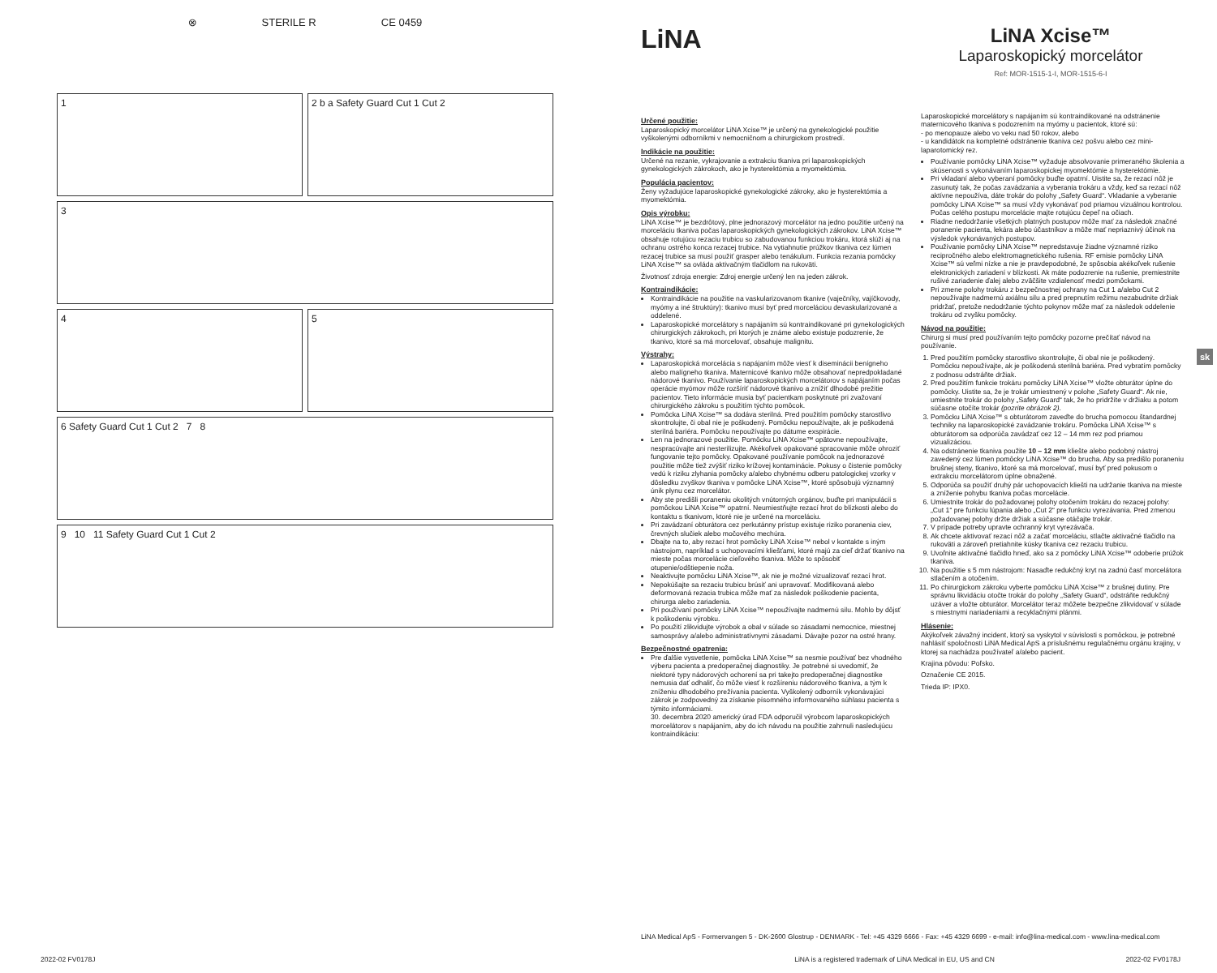⊗ STERILE R CE 0459
1
2 b a Safety Guard Cut 1 Cut 2
3
4
5
6 Safety Guard Cut 1 Cut 2 7 8
9 10 11 Safety Guard Cut 1 Cut 2
LiNA
LiNA Xcise™
Laparoskopický morcelátor
Ref: MOR-1515-1-I, MOR-1515-6-I
Určené použitie:
Laparoskopický morcelátor LiNA Xcise™ je určený na gynekologické použitie vyškolenými odborníkmi v nemocničnom a chirurgickom prostredí.
Indikácie na použitie:
Určené na rezanie, vykrajovanie a extrakciu tkaniva pri laparoskopických gynekologických zákrokoch, ako je hysterektómia a myomektómia.
Populácia pacientov:
Ženy vyžadujúce laparoskopické gynekologické zákroky, ako je hysterektómia a myomektómia.
Opis výrobku:
LiNA Xcise™ je bezdrôtový, plne jednorazový morcelátor na jedno použitie určený na morceláciu tkaniva počas laparoskopických gynekologických zákrokov. LiNA Xcise™ obsahuje rotujúcu rezaciu trubicu so zabudovanou funkciou trokáru, ktorá slúži aj na ochranu ostrého konca rezacej trubice. Na vytiahnutie prúžkov tkaniva cez lúmen rezacej trubice sa musí použiť grasper alebo tenákulum. Funkcia rezania pomôcky LiNA Xcise™ sa ovláda aktivačným tlačidlom na rukoväti.
Životnosť zdroja energie: Zdroj energie určený len na jeden zákrok.
Kontraindikácie:
Kontraindikácie na použitie na vaskularizovanom tkanive (vaječníky, vajíčkovody, myómy a iné štruktúry): tkanivo musí byť pred morceláciou devaskularizované a oddelené.
Laparoskopické morcelátory s napájaním sú kontraindikované pri gynekologických chirurgických zákrokoch, pri ktorých je známe alebo existuje podozrenie, že tkanivo, ktoré sa má morcelovať, obsahuje malignitu.
Výstrahy:
Laparoskopická morcelácia s napájaním môže viesť k diseminácii benígneho alebo malígneho tkaniva. Maternicové tkanivo môže obsahovať nepredpokladané nádorové tkanivo. Používanie laparoskopických morcelátorov s napájaním počas operácie myómov môže rozšíriť nádorové tkanivo a znížiť dlhodobé prežitie pacientov. Tieto informácie musia byť pacientkam poskytnuté pri zvažovaní chirurgického zákroku s použitím týchto pomôcok.
Pomôcka LiNA Xcise™ sa dodáva sterilná. Pred použitím pomôcky starostlivo skontrolujte, či obal nie je poškodený. Pomôcku nepoužívajte, ak je poškodená sterilná bariéra. Pomôcku nepoužívajte po dátume exspirácie.
Len na jednorazové použitie. Pomôcku LiNA Xcise™ opätovne nepoužívajte, nespracúvajte ani nesterilizujte. Akékoľvek opakované spracovanie môže ohroziť fungovanie tejto pomôcky. Opakované používanie pomôcok na jednorazové použitie môže tiež zvýšiť riziko krížovej kontaminácie. Pokusy o čistenie pomôcky vedú k riziku zlyhania pomôcky a/alebo chybnému odberu patologickej vzorky v dôsledku zvyškov tkaniva v pomôcke LiNA Xcise™, ktoré spôsobujú významný únik plynu cez morcelátor.
Aby ste predišli poraneniu okolitých vnútorných orgánov, buďte pri manipulácii s pomôckou LiNA Xcise™ opatrní. Neumiestňujte rezací hrot do blízkosti alebo do kontaktu s tkanivom, ktoré nie je určené na morceláciu.
Pri zavádzaní obturátora cez perkutánny prístup existuje riziko poranenia ciev, črevných slučiek alebo močového mechúra.
Dbajte na to, aby rezací hrot pomôcky LiNA Xcise™ nebol v kontakte s iným nástrojom, napríklad s uchopovacími kliešťami, ktoré majú za cieľ držať tkanivo na mieste počas morcelácie cieľového tkaniva. Môže to spôsobiť otupenie/odštiepenie noža.
Neaktivujte pomôcku LiNA Xcise™, ak nie je možné vizualizovať rezací hrot.
Nepokúšajte sa rezaciu trubicu brúsiť ani upravovať. Modifikovaná alebo deformovaná rezacia trubica môže mať za následok poškodenie pacienta, chirurga alebo zariadenia.
Pri používaní pomôcky LiNA Xcise™ nepoužívajte nadmernú silu. Mohlo by dôjsť k poškodeniu výrobku.
Po použití zlikvidujte výrobok a obal v súlade so zásadami nemocnice, miestnej samosprávy a/alebo administratívnymi zásadami. Dávajte pozor na ostré hrany.
Bezpečnostné opatrenia:
Pre ďalšie vysvetlenie, pomôcka LiNA Xcise™ sa nesmie používať bez vhodného výberu pacienta a predoperačnej diagnostiky. Je potrebné si uvedomiť, že niektoré typy nádorových ochorení sa pri takejto predoperačnej diagnostike nemusia dať odhaliť, čo môže viesť k rozšíreniu nádorového tkaniva, a tým k zníženiu dlhodobého prežívania pacienta. Vyškolený odborník vykonávajúci zákrok je zodpovedný za získanie písomného informovaného súhlasu pacienta s týmito informáciami.
30. decembra 2020 americký úrad FDA odporučil výrobcom laparoskopických morcelátorov s napájaním, aby do ich návodu na použitie zahrnuli nasledujúcu kontraindikáciu:
Laparoskopické morcelátory s napájaním sú kontraindikované na odstránenie maternicového tkaniva s podozrením na myómy u pacientok, ktoré sú:
- po menopauze alebo vo veku nad 50 rokov, alebo
- u kandidátok na kompletné odstránenie tkaniva cez pošvu alebo cez mini-laparotomický rez.
Používanie pomôcky LiNA Xcise™ vyžaduje absolvovanie primeraného školenia a skúsenosti s vykonávaním laparoskopickej myomektómie a hysterektómie.
Pri vkladaní alebo vyberaní pomôcky buďte opatrní. Uistite sa, že rezací nôž je zasunutý tak, že počas zavádzania a vyberania trokáru a vždy, keď sa rezací nôž aktívne nepoužíva, dáte trokár do polohy „Safety Guard“. Vkladanie a vyberanie pomôcky LiNA Xcise™ sa musí vždy vykonávať pod priamou vizuálnou kontrolou. Počas celého postupu morcelácie majte rotujúcu čepeľ na očiach.
Riadne nedodržanie všetkých platných postupov môže mať za následok značné poranenie pacienta, lekára alebo účastníkov a môže mať nepriaznivý účinok na výsledok vykonávaných postupov.
Používanie pomôcky LiNA Xcise™ nepredstavuje žiadne významné riziko recipročného alebo elektromagnetického rušenia. RF emisie pomôcky LiNA Xcise™ sú veľmi nízke a nie je pravdepodobné, že spôsobia akékoľvek rušenie elektronických zariadení v blízkosti. Ak máte podozrenie na rušenie, premiestnite rušivé zariadenie ďalej alebo zväčšite vzdialenosť medzi pomôckami.
Pri zmene polohy trokáru z bezpečnostnej ochrany na Cut 1 a/alebo Cut 2 nepoužívajte nadmernú axiálnu silu a pred prepnutím režimu nezabudnite držiak pridržať, pretože nedodržanie týchto pokynov môže mať za následok oddelenie trokáru od zvyšku pomôcky.
Návod na použitie:
Chirurg si musí pred používaním tejto pomôcky pozorne prečítať návod na používanie.
1. Pred použitím pomôcky starostlivo skontrolujte, či obal nie je poškodený. Pomôcku nepoužívajte, ak je poškodená sterilná bariéra. Pred vybratím pomôcky z podnosu odstráňte držiak.
2. Pred použitím funkcie trokáru pomôcky LiNA Xcise™ vložte obturátor úplne do pomôcky. Uistite sa, že je trokár umiestnený v polohe „Safety Guard“. Ak nie, umiestnite trokár do polohy „Safety Guard“ tak, že ho pridržíte v držiaku a potom súčasne otočíte trokár (pozrite obrázok 2).
3. Pomôcku LiNA Xcise™ s obturátorom zaveďte do brucha pomocou štandardnej techniky na laparoskopické zavádzanie trokáru. Pomôcka LiNA Xcise™ s obturátorom sa odporúča zavádzať cez 12 – 14 mm rez pod priamou vizualizáciou.
4. Na odstránenie tkaniva použite 10 – 12 mm kliešte alebo podobný nástroj zavedený cez lúmen pomôcky LiNA Xcise™ do brucha. Aby sa predišlo poraneniu brušnej steny, tkanivo, ktoré sa má morcelovať, musí byť pred pokusom o extrakciu morcelátorom úplne obnažené.
5. Odporúča sa použiť druhý pár uchopovacích kliešti na udržanie tkaniva na mieste a zníženie pohybu tkaniva počas morcelácie.
6. Umiestnite trokár do požadovanej polohy otočením trokáru do rezacej polohy: „Cut 1“ pre funkciu lúpania alebo „Cut 2“ pre funkciu vyrezávania. Pred zmenou požadovanej polohy držte držiak a súčasne otáčajte trokár.
7. V prípade potreby upravte ochranný kryt vyrezávača.
8. Ak chcete aktivovať rezací nôž a začať morceláciu, stlačte aktivačné tlačidlo na rukoväti a zároveň pretiahnite kúsky tkaniva cez rezaciu trubicu.
9. Uvoľnite aktivačné tlačidlo hneď, ako sa z pomôcky LiNA Xcise™ odoberie prúžok tkaniva.
10. Na použitie s 5 mm nástrojom: Nasaďte redukčný kryt na zadnú časť morcelátora stlačením a otočením.
11. Po chirurgickom zákroku vyberte pomôcku LiNA Xcise™ z brušnej dutiny. Pre správnu likvidáciu otočte trokár do polohy „Safety Guard“, odstráňte redukčný uzáver a vložte obturátor. Morcelátor teraz môžete bezpečne zlikvidovať v súlade s miestnymi nariadeniami a recyklačnými plánmi.
Hlásenie:
Akýkoľvek závažný incident, ktorý sa vyskytol v súvislosti s pomôckou, je potrebné nahlásiť spoločnosti LiNA Medical ApS a príslušnému regulačnému orgánu krajiny, v ktorej sa nachádza používateľ a/alebo pacient.
Krajina pôvodu: Poľsko.
Označenie CE 2015.
Trieda IP: IPX0.
sk
LiNA Medical ApS - Formervangen 5 - DK-2600 Glostrup - DENMARK - Tel: +45 4329 6666 - Fax: +45 4329 6699 - e-mail: info@lina-medical.com - www.lina-medical.com
2022-02 FV0178J LiNA is a registered trademark of LiNA Medical in EU, US and CN 2022-02 FV0178J